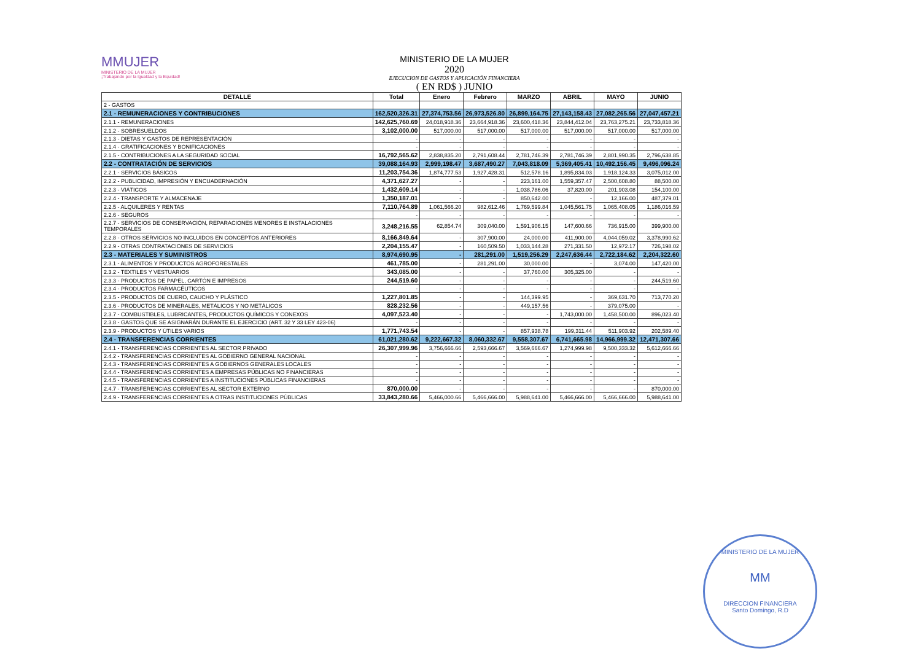MMUJER
MINISTERIO DE LA MUJER
¡Trabajando por la Igualdad y la Equidad!
MINISTERIO DE LA MUJER
2020
EJECUCION DE GASTOS Y APLICACIÓN FINANCIERA
( EN RD$ ) JUNIO
| DETALLE | Total | Enero | Febrero | MARZO | ABRIL | MAYO | JUNIO |
| --- | --- | --- | --- | --- | --- | --- | --- |
| 2 - GASTOS | | | | | | | |
| 2.1 - REMUNERACIONES Y CONTRIBUCIONES | 162,520,326.31 | 27,374,753.56 | 26,973,526.80 | 26,899,164.75 | 27,143,158.43 | 27,082,265.56 | 27,047,457.21 |
| 2.1.1 - REMUNERACIONES | 142,625,760.69 | 24,018,918.36 | 23,664,918.36 | 23,600,418.36 | 23,844,412.04 | 23,763,275.21 | 23,733,818.36 |
| 2.1.2 - SOBRESUELDOS | 3,102,000.00 | 517,000.00 | 517,000.00 | 517,000.00 | 517,000.00 | 517,000.00 | 517,000.00 |
| 2.1.3 - DIETAS Y GASTOS DE REPRESENTACIÓN | - | - | - | - | - | - | - |
| 2.1.4 - GRATIFICACIONES Y BONIFICACIONES | - | - | - | - | - | - | - |
| 2.1.5 - CONTRIBUCIONES A LA SEGURIDAD SOCIAL | 16,792,565.62 | 2,838,835.20 | 2,791,608.44 | 2,781,746.39 | 2,781,746.39 | 2,801,990.35 | 2,796,638.85 |
| 2.2 - CONTRATACIÓN DE SERVICIOS | 39,088,164.93 | 2,999,198.47 | 3,687,490.27 | 7,043,818.09 | 5,369,405.41 | 10,492,156.45 | 9,496,096.24 |
| 2.2.1 - SERVICIOS BÁSICOS | 11,203,754.36 | 1,874,777.53 | 1,927,428.31 | 512,578.16 | 1,895,834.03 | 1,918,124.33 | 3,075,012.00 |
| 2.2.2 - PUBLICIDAD, IMPRESIÓN Y ENCUADERNACIÓN | 4,371,627.27 | - | - | 223,161.00 | 1,559,357.47 | 2,500,608.80 | 88,500.00 |
| 2.2.3 - VIÁTICOS | 1,432,609.14 | - | - | 1,038,786.06 | 37,820.00 | 201,903.08 | 154,100.00 |
| 2.2.4 - TRANSPORTE Y ALMACENAJE | 1,350,187.01 | - | - | 850,642.00 | - | 12,166.00 | 487,379.01 |
| 2.2.5 - ALQUILERES Y RENTAS | 7,110,764.89 | 1,061,566.20 | 982,612.46 | 1,769,599.84 | 1,045,561.75 | 1,065,408.05 | 1,186,016.59 |
| 2.2.6 - SEGUROS | - | - | - | - | - | - | - |
| 2.2.7 - SERVICIOS DE CONSERVACIÓN, REPARACIONES MENORES E INSTALACIONES TEMPORALES | 3,248,216.55 | 62,854.74 | 309,040.00 | 1,591,906.15 | 147,600.66 | 736,915.00 | 399,900.00 |
| 2.2.8 - OTROS SERVICIOS NO INCLUIDOS EN CONCEPTOS ANTERIORES | 8,166,849.64 | - | 307,900.00 | 24,000.00 | 411,900.00 | 4,044,059.02 | 3,378,990.62 |
| 2.2.9 - OTRAS CONTRATACIONES DE SERVICIOS | 2,204,155.47 | - | 160,509.50 | 1,033,144.28 | 271,331.50 | 12,972.17 | 726,198.02 |
| 2.3 - MATERIALES Y SUMINISTROS | 8,974,690.95 | - | 281,291.00 | 1,519,256.29 | 2,247,636.44 | 2,722,184.62 | 2,204,322.60 |
| 2.3.1 - ALIMENTOS Y PRODUCTOS AGROFORESTALES | 461,785.00 | - | 281,291.00 | 30,000.00 | - | 3,074.00 | 147,420.00 |
| 2.3.2 - TEXTILES Y VESTUARIOS | 343,085.00 | - | - | 37,760.00 | 305,325.00 | - | - |
| 2.3.3 - PRODUCTOS DE PAPEL, CARTÓN E IMPRESOS | 244,519.60 | - | - | - | - | - | 244,519.60 |
| 2.3.4 - PRODUCTOS FARMACÉUTICOS | - | - | - | - | - | - | - |
| 2.3.5 - PRODUCTOS DE CUERO, CAUCHO Y PLÁSTICO | 1,227,801.85 | - | - | 144,399.95 | - | 369,631.70 | 713,770.20 |
| 2.3.6 - PRODUCTOS DE MINERALES, METÁLICOS Y NO METÁLICOS | 828,232.56 | - | - | 449,157.56 | - | 379,075.00 | - |
| 2.3.7 - COMBUSTIBLES, LUBRICANTES, PRODUCTOS QUÍMICOS Y CONEXOS | 4,097,523.40 | - | - | - | 1,743,000.00 | 1,458,500.00 | 896,023.40 |
| 2.3.8 - GASTOS QUE SE ASIGNARÁN DURANTE EL EJERCICIO (ART. 32 Y 33 LEY 423-06) | - | - | - | - | - | - | - |
| 2.3.9 - PRODUCTOS Y ÚTILES VARIOS | 1,771,743.54 | - | - | 857,938.78 | 199,311.44 | 511,903.92 | 202,589.40 |
| 2.4 - TRANSFERENCIAS CORRIENTES | 61,021,280.62 | 9,222,667.32 | 8,060,332.67 | 9,558,307.67 | 6,741,665.98 | 14,966,999.32 | 12,471,307.66 |
| 2.4.1 - TRANSFERENCIAS CORRIENTES AL SECTOR PRIVADO | 26,307,999.96 | 3,756,666.66 | 2,593,666.67 | 3,569,666.67 | 1,274,999.98 | 9,500,333.32 | 5,612,666.66 |
| 2.4.2 - TRANSFERENCIAS CORRIENTES AL GOBIERNO GENERAL NACIONAL | - | - | - | - | - | - | - |
| 2.4.3 - TRANSFERENCIAS CORRIENTES A GOBIERNOS GENERALES LOCALES | - | - | - | - | - | - | - |
| 2.4.4 - TRANSFERENCIAS CORRIENTES A EMPRESAS PÚBLICAS NO FINANCIERAS | - | - | - | - | - | - | - |
| 2.4.5 - TRANSFERENCIAS CORRIENTES A INSTITUCIONES PÚBLICAS FINANCIERAS | - | - | - | - | - | - | - |
| 2.4.7 - TRANSFERENCIAS CORRIENTES AL SECTOR EXTERNO | 870,000.00 | - | - | - | - | - | 870,000.00 |
| 2.4.9 - TRANSFERENCIAS CORRIENTES A OTRAS INSTITUCIONES PÚBLICAS | 33,843,280.66 | 5,466,000.66 | 5,466,666.00 | 5,988,641.00 | 5,466,666.00 | 5,466,666.00 | 5,988,641.00 |
MINISTERIO DE LA MUJER
MM
DIRECCION FINANCIERA
Santo Domingo, R.D